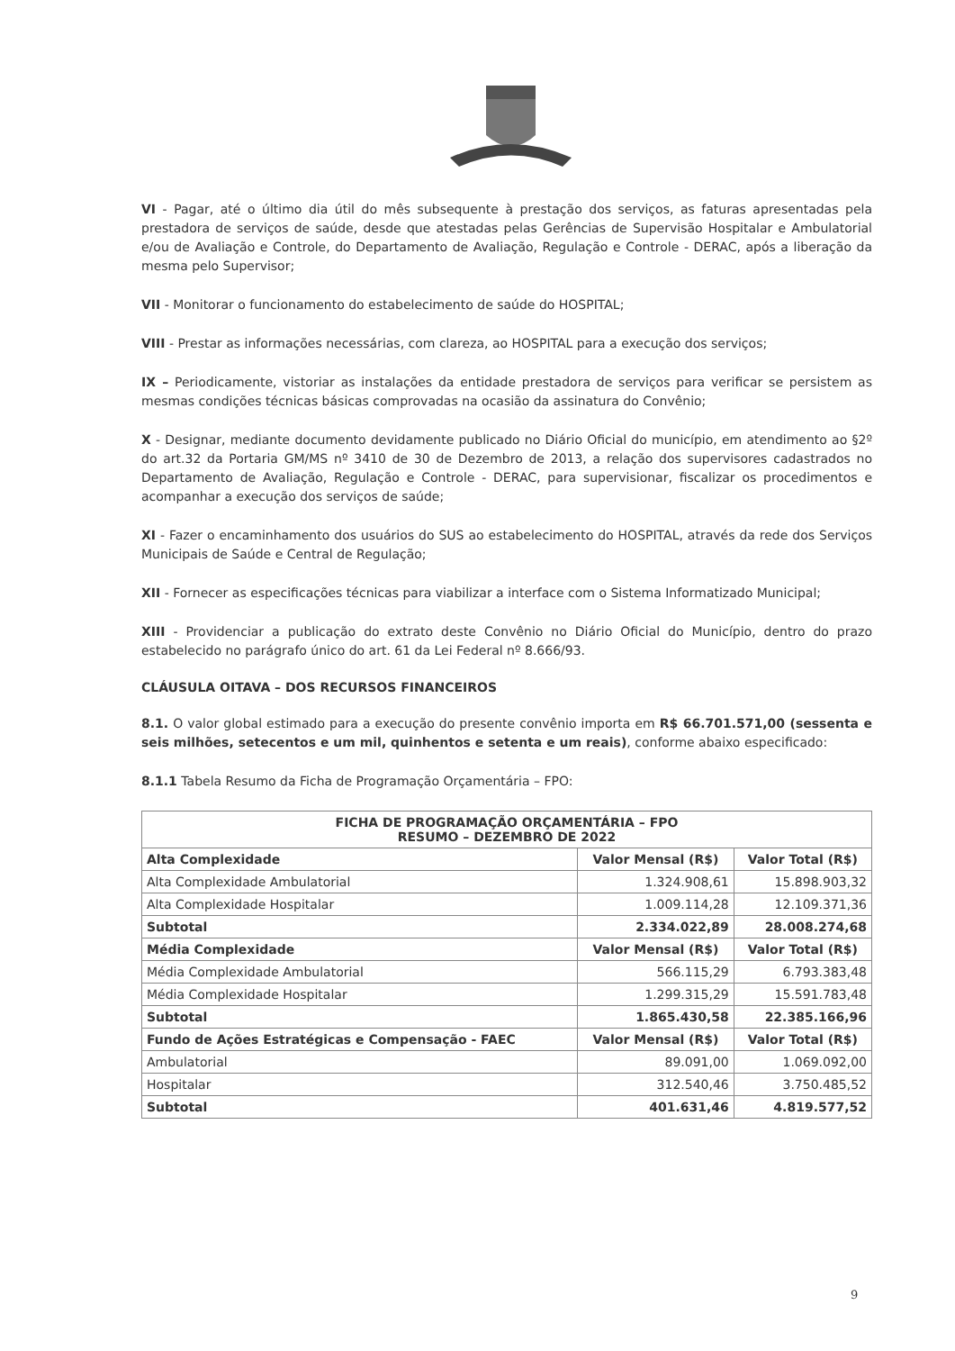VI - Pagar, até o último dia útil do mês subsequente à prestação dos serviços, as faturas apresentadas pela prestadora de serviços de saúde, desde que atestadas pelas Gerências de Supervisão Hospitalar e Ambulatorial e/ou de Avaliação e Controle, do Departamento de Avaliação, Regulação e Controle - DERAC, após a liberação da mesma pelo Supervisor;
VII - Monitorar o funcionamento do estabelecimento de saúde do HOSPITAL;
VIII - Prestar as informações necessárias, com clareza, ao HOSPITAL para a execução dos serviços;
IX – Periodicamente, vistoriar as instalações da entidade prestadora de serviços para verificar se persistem as mesmas condições técnicas básicas comprovadas na ocasião da assinatura do Convênio;
X - Designar, mediante documento devidamente publicado no Diário Oficial do município, em atendimento ao §2º do art.32 da Portaria GM/MS nº 3410 de 30 de Dezembro de 2013, a relação dos supervisores cadastrados no Departamento de Avaliação, Regulação e Controle - DERAC, para supervisionar, fiscalizar os procedimentos e acompanhar a execução dos serviços de saúde;
XI - Fazer o encaminhamento dos usuários do SUS ao estabelecimento do HOSPITAL, através da rede dos Serviços Municipais de Saúde e Central de Regulação;
XII - Fornecer as especificações técnicas para viabilizar a interface com o Sistema Informatizado Municipal;
XIII - Providenciar a publicação do extrato deste Convênio no Diário Oficial do Município, dentro do prazo estabelecido no parágrafo único do art. 61 da Lei Federal nº 8.666/93.
CLÁUSULA OITAVA – DOS RECURSOS FINANCEIROS
8.1. O valor global estimado para a execução do presente convênio importa em R$ 66.701.571,00 (sessenta e seis milhões, setecentos e um mil, quinhentos e setenta e um reais), conforme abaixo especificado:
8.1.1 Tabela Resumo da Ficha de Programação Orçamentária – FPO:
| FICHA DE PROGRAMAÇÃO ORÇAMENTÁRIA – FPO RESUMO – DEZEMBRO DE 2022 | | |
| --- | --- | --- |
| Alta Complexidade | Valor Mensal (R$) | Valor Total (R$) |
| Alta Complexidade Ambulatorial | 1.324.908,61 | 15.898.903,32 |
| Alta Complexidade Hospitalar | 1.009.114,28 | 12.109.371,36 |
| Subtotal | 2.334.022,89 | 28.008.274,68 |
| Média Complexidade | Valor Mensal (R$) | Valor Total (R$) |
| Média Complexidade Ambulatorial | 566.115,29 | 6.793.383,48 |
| Média Complexidade Hospitalar | 1.299.315,29 | 15.591.783,48 |
| Subtotal | 1.865.430,58 | 22.385.166,96 |
| Fundo de Ações Estratégicas e Compensação - FAEC | Valor Mensal (R$) | Valor Total (R$) |
| Ambulatorial | 89.091,00 | 1.069.092,00 |
| Hospitalar | 312.540,46 | 3.750.485,52 |
| Subtotal | 401.631,46 | 4.819.577,52 |
9